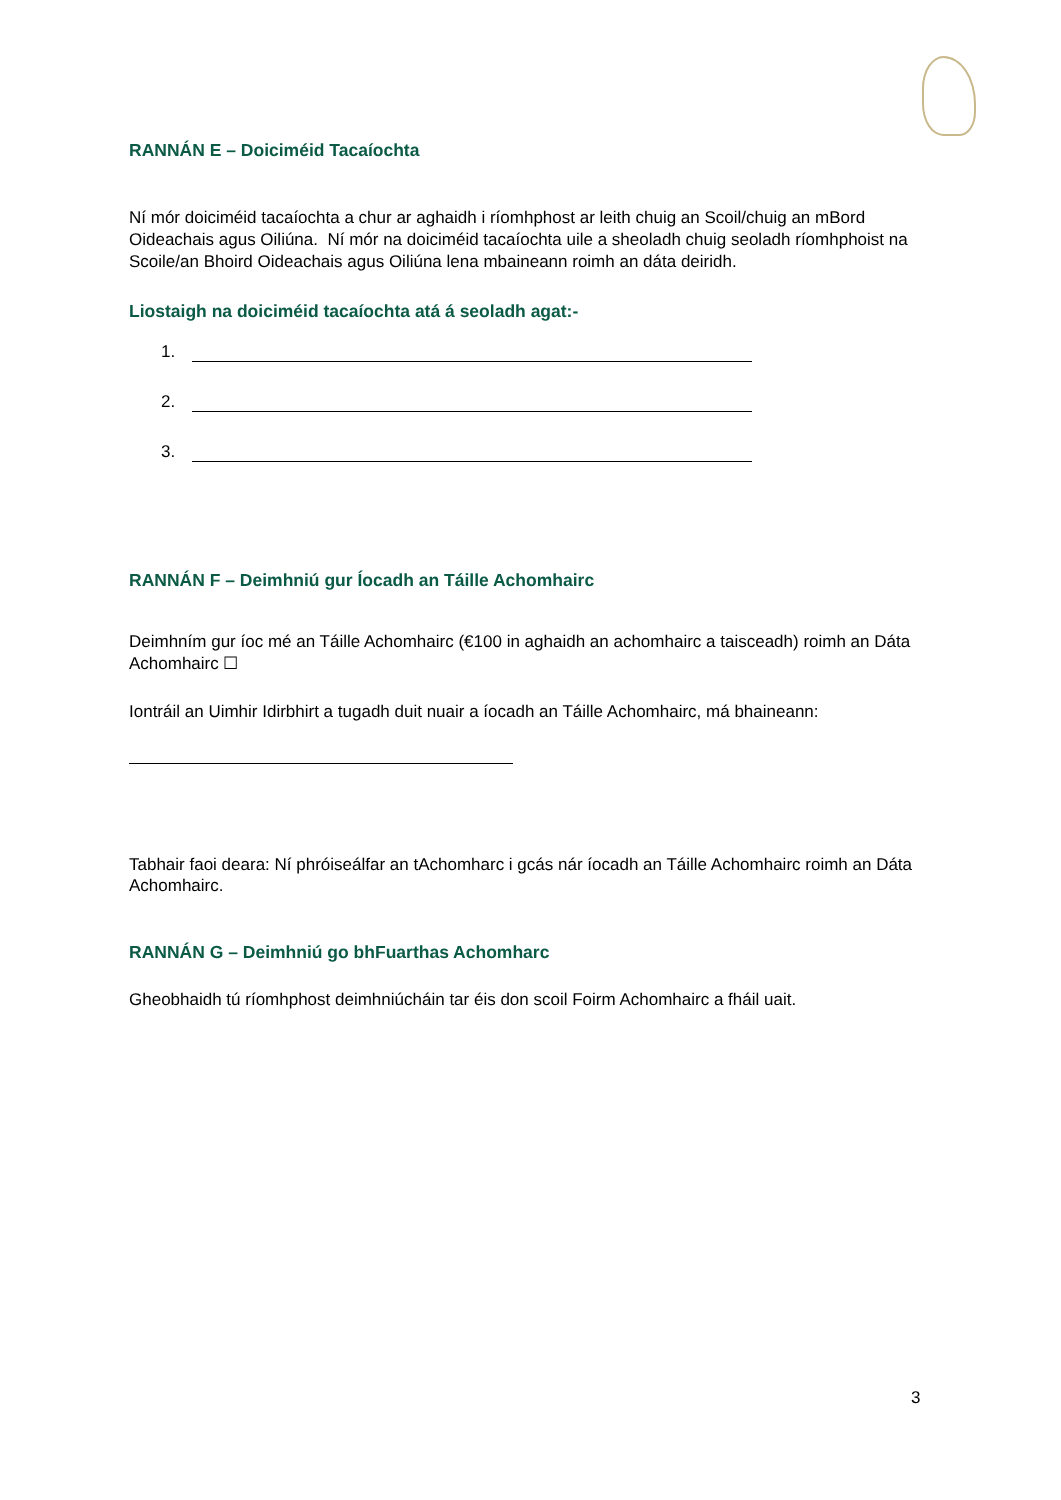RANNÁN E – Doiciméid Tacaíochta
Ní mór doiciméid tacaíochta a chur ar aghaidh i ríomhphost ar leith chuig an Scoil/chuig an mBord Oideachais agus Oiliúna. Ní mór na doiciméid tacaíochta uile a sheoladh chuig seoladh ríomhphoist na Scoile/an Bhoird Oideachais agus Oiliúna lena mbaineann roimh an dáta deiridh.
Liostaigh na doiciméid tacaíochta atá á seoladh agat:-
1.
2.
3.
RANNÁN F – Deimhniú gur Íocadh an Táille Achomhairc
Deimhním gur íoc mé an Táille Achomhairc (€100 in aghaidh an achomhairc a taisceadh) roimh an Dáta Achomhairc ☐
Iontráil an Uimhir Idirbhirt a tugadh duit nuair a íocadh an Táille Achomhairc, má bhaineann:
Tabhair faoi deara: Ní phróiseálfar an tAchomharc i gcás nár íocadh an Táille Achomhairc roimh an Dáta Achomhairc.
RANNÁN G – Deimhniú go bhFuarthas Achomharc
Gheobhaidh tú ríomhphost deimhniúcháin tar éis don scoil Foirm Achomhairc a fháil uait.
3